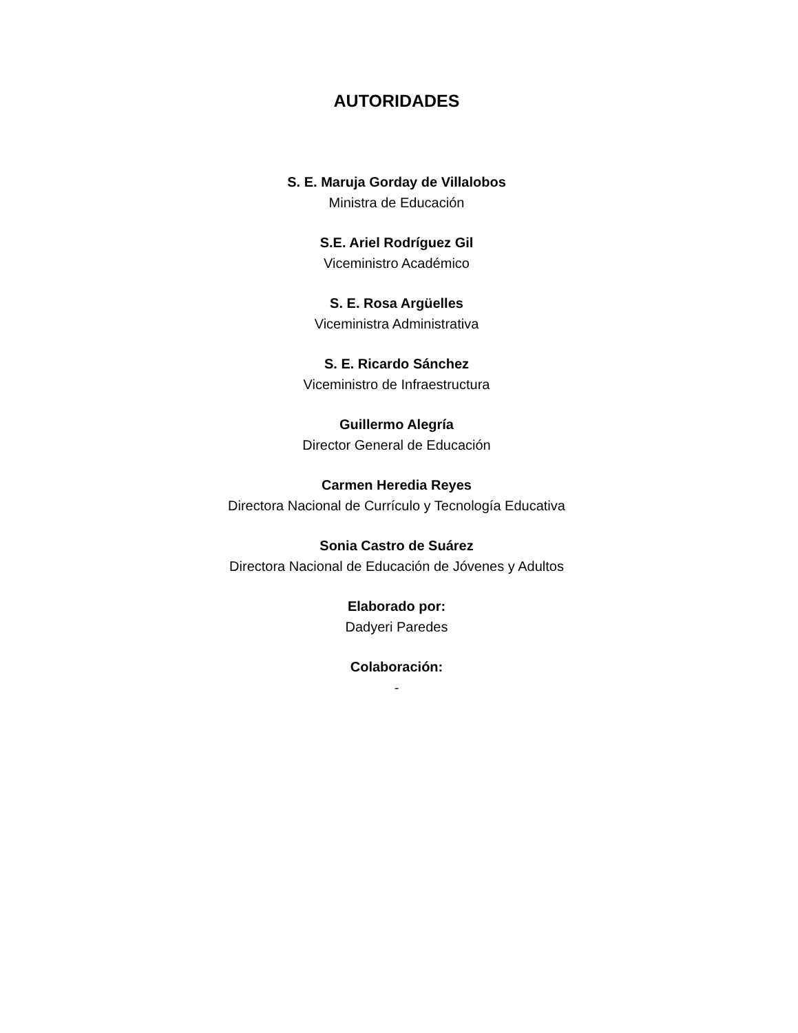AUTORIDADES
S. E. Maruja Gorday de Villalobos
Ministra de Educación
S.E. Ariel Rodríguez Gil
Viceministro Académico
S. E. Rosa Argüelles
Viceministra Administrativa
S. E. Ricardo Sánchez
Viceministro de Infraestructura
Guillermo Alegría
Director General de Educación
Carmen Heredia Reyes
Directora Nacional de Currículo y Tecnología Educativa
Sonia Castro de Suárez
Directora Nacional de Educación de Jóvenes y Adultos
Elaborado por:
Dadyeri Paredes
Colaboración:
-